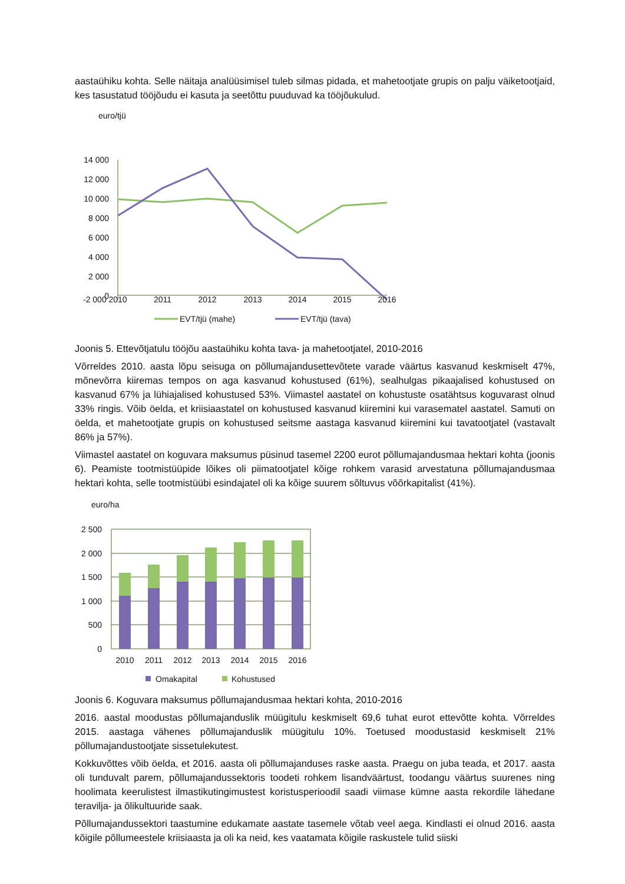aastaühiku kohta. Selle näitaja analüüsimisel tuleb silmas pidada, et mahetootjate grupis on palju väiketootjaid, kes tasustatud tööjõudu ei kasuta ja seetõttu puuduvad ka tööjõukulud.
euro/tjü
14 000
12 000
10 000
8 000
6 000
4 000
2 000
0
-2 000
2010
2011
2012
2013
2014
2015
2016
EVT/tjü (mahe)
EVT/tjü (tava)
Joonis 5. Ettevõtjatulu tööjõu aastaühiku kohta tava- ja mahetootjatel, 2010-2016
Võrreldes 2010. aasta lõpu seisuga on põllumajandusettevõtete varade väärtus kasvanud keskmiselt 47%, mõnevõrra kiiremas tempos on aga kasvanud kohustused (61%), sealhulgas pikaajalised kohustused on kasvanud 67% ja lühiajalised kohustused 53%. Viimastel aastatel on kohustuste osatähtsus koguvarast olnud 33% ringis. Võib öelda, et kriisiaastatel on kohustused kasvanud kiiremini kui varasematel aastatel. Samuti on öelda, et mahetootjate grupis on kohustused seitsme aastaga kasvanud kiiremini kui tavatootjatel (vastavalt 86% ja 57%).
Viimastel aastatel on koguvara maksumus püsinud tasemel 2200 eurot põllumajandusmaa hektari kohta (joonis 6). Peamiste tootmistüüpide lõikes oli piimatootjatel kõige rohkem varasid arvestatuna põllumajandusmaa hektari kohta, selle tootmistüübi esindajatel oli ka kõige suurem sõltuvus võõrkapitalist (41%).
euro/ha
2 500
2 000
1 500
1 000
500
0
2010
2011
2012
2013
2014
2015
2016
Omakapital
Kohustused
Joonis 6. Koguvara maksumus põllumajandusmaa hektari kohta, 2010-2016
2016. aastal moodustas põllumajanduslik müügitulu keskmiselt 69,6 tuhat eurot ettevõtte kohta. Võrreldes 2015. aastaga vähenes põllumajanduslik müügitulu 10%. Toetused moodustasid keskmiselt 21% põllumajandustootjate sissetulekutest.
Kokkuvõttes võib öelda, et 2016. aasta oli põllumajanduses raske aasta. Praegu on juba teada, et 2017. aasta oli tunduvalt parem, põllumajandussektoris toodeti rohkem lisandväärtust, toodangu väärtus suurenes ning hoolimata keerulistest ilmastikutingimustest koristusperioodil saadi viimase kümne aasta rekordile lähedane teravilja- ja õlikultuuride saak.
Põllumajandussektori taastumine edukamate aastate tasemele võtab veel aega. Kindlasti ei olnud 2016. aasta kõigile põllumeestele kriisiaasta ja oli ka neid, kes vaatamata kõigile raskustele tulid siiski